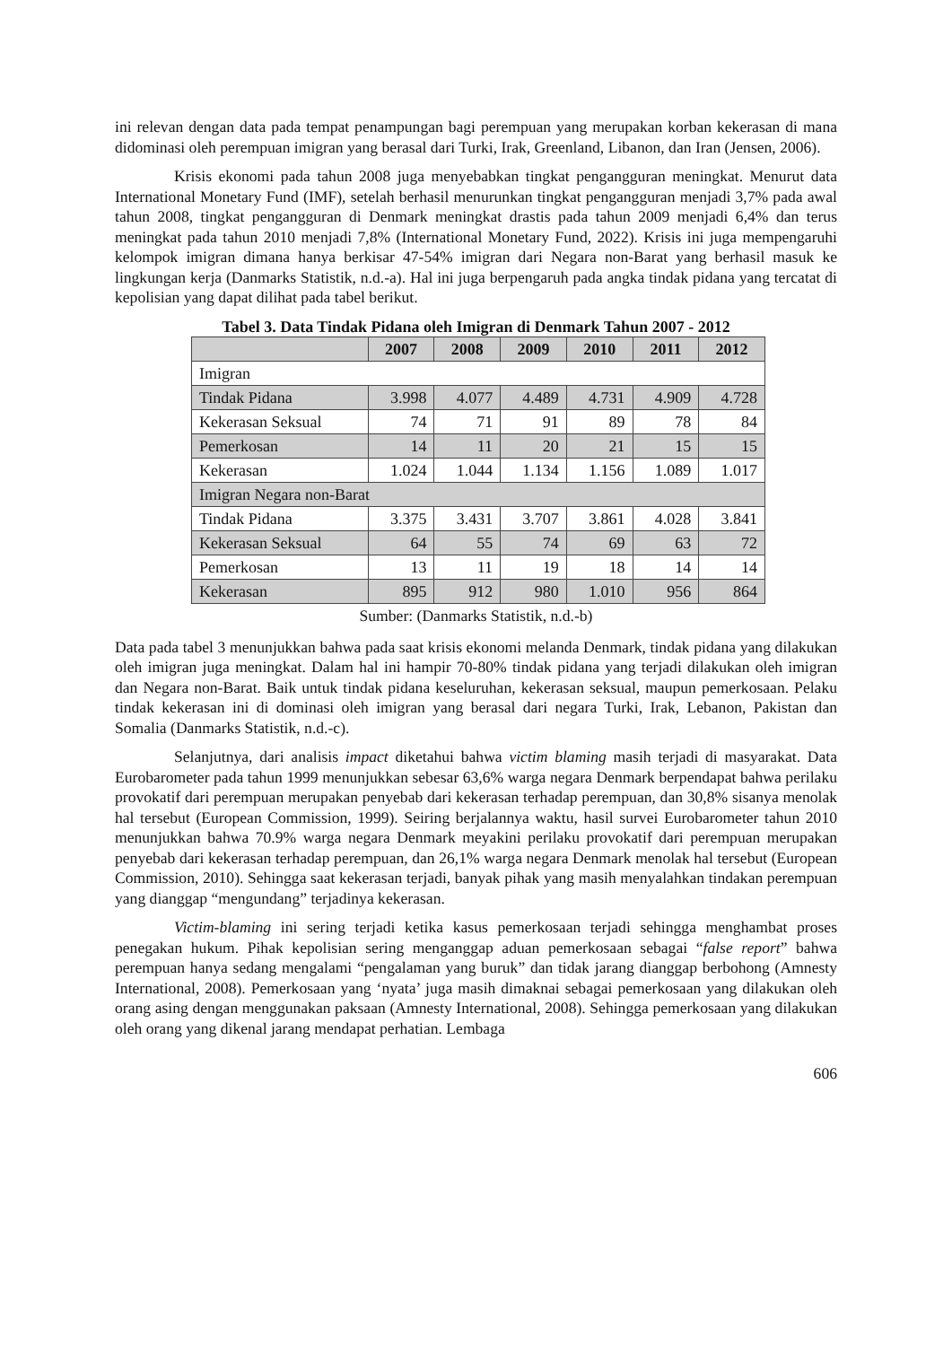ini relevan dengan data pada tempat penampungan bagi perempuan yang merupakan korban kekerasan di mana didominasi oleh perempuan imigran yang berasal dari Turki, Irak, Greenland, Libanon, dan Iran (Jensen, 2006).
Krisis ekonomi pada tahun 2008 juga menyebabkan tingkat pengangguran meningkat. Menurut data International Monetary Fund (IMF), setelah berhasil menurunkan tingkat pengangguran menjadi 3,7% pada awal tahun 2008, tingkat pengangguran di Denmark meningkat drastis pada tahun 2009 menjadi 6,4% dan terus meningkat pada tahun 2010 menjadi 7,8% (International Monetary Fund, 2022). Krisis ini juga mempengaruhi kelompok imigran dimana hanya berkisar 47-54% imigran dari Negara non-Barat yang berhasil masuk ke lingkungan kerja (Danmarks Statistik, n.d.-a). Hal ini juga berpengaruh pada angka tindak pidana yang tercatat di kepolisian yang dapat dilihat pada tabel berikut.
Tabel 3. Data Tindak Pidana oleh Imigran di Denmark Tahun 2007 - 2012
| | 2007 | 2008 | 2009 | 2010 | 2011 | 2012 |
| --- | --- | --- | --- | --- | --- | --- |
| Imigran | | | | | | |
| Tindak Pidana | 3.998 | 4.077 | 4.489 | 4.731 | 4.909 | 4.728 |
| Kekerasan Seksual | 74 | 71 | 91 | 89 | 78 | 84 |
| Pemerkosan | 14 | 11 | 20 | 21 | 15 | 15 |
| Kekerasan | 1.024 | 1.044 | 1.134 | 1.156 | 1.089 | 1.017 |
| Imigran Negara non-Barat | | | | | | |
| Tindak Pidana | 3.375 | 3.431 | 3.707 | 3.861 | 4.028 | 3.841 |
| Kekerasan Seksual | 64 | 55 | 74 | 69 | 63 | 72 |
| Pemerkosan | 13 | 11 | 19 | 18 | 14 | 14 |
| Kekerasan | 895 | 912 | 980 | 1.010 | 956 | 864 |
Sumber: (Danmarks Statistik, n.d.-b)
Data pada tabel 3 menunjukkan bahwa pada saat krisis ekonomi melanda Denmark, tindak pidana yang dilakukan oleh imigran juga meningkat. Dalam hal ini hampir 70-80% tindak pidana yang terjadi dilakukan oleh imigran dan Negara non-Barat. Baik untuk tindak pidana keseluruhan, kekerasan seksual, maupun pemerkosaan. Pelaku tindak kekerasan ini di dominasi oleh imigran yang berasal dari negara Turki, Irak, Lebanon, Pakistan dan Somalia (Danmarks Statistik, n.d.-c).
Selanjutnya, dari analisis impact diketahui bahwa victim blaming masih terjadi di masyarakat. Data Eurobarometer pada tahun 1999 menunjukkan sebesar 63,6% warga negara Denmark berpendapat bahwa perilaku provokatif dari perempuan merupakan penyebab dari kekerasan terhadap perempuan, dan 30,8% sisanya menolak hal tersebut (European Commission, 1999). Seiring berjalannya waktu, hasil survei Eurobarometer tahun 2010 menunjukkan bahwa 70.9% warga negara Denmark meyakini perilaku provokatif dari perempuan merupakan penyebab dari kekerasan terhadap perempuan, dan 26,1% warga negara Denmark menolak hal tersebut (European Commission, 2010). Sehingga saat kekerasan terjadi, banyak pihak yang masih menyalahkan tindakan perempuan yang dianggap “mengundang” terjadinya kekerasan.
Victim-blaming ini sering terjadi ketika kasus pemerkosaan terjadi sehingga menghambat proses penegakan hukum. Pihak kepolisian sering menganggap aduan pemerkosaan sebagai “false report” bahwa perempuan hanya sedang mengalami “pengalaman yang buruk” dan tidak jarang dianggap berbohong (Amnesty International, 2008). Pemerkosaan yang ‘nyata’ juga masih dimaknai sebagai pemerkosaan yang dilakukan oleh orang asing dengan menggunakan paksaan (Amnesty International, 2008). Sehingga pemerkosaan yang dilakukan oleh orang yang dikenal jarang mendapat perhatian. Lembaga
606